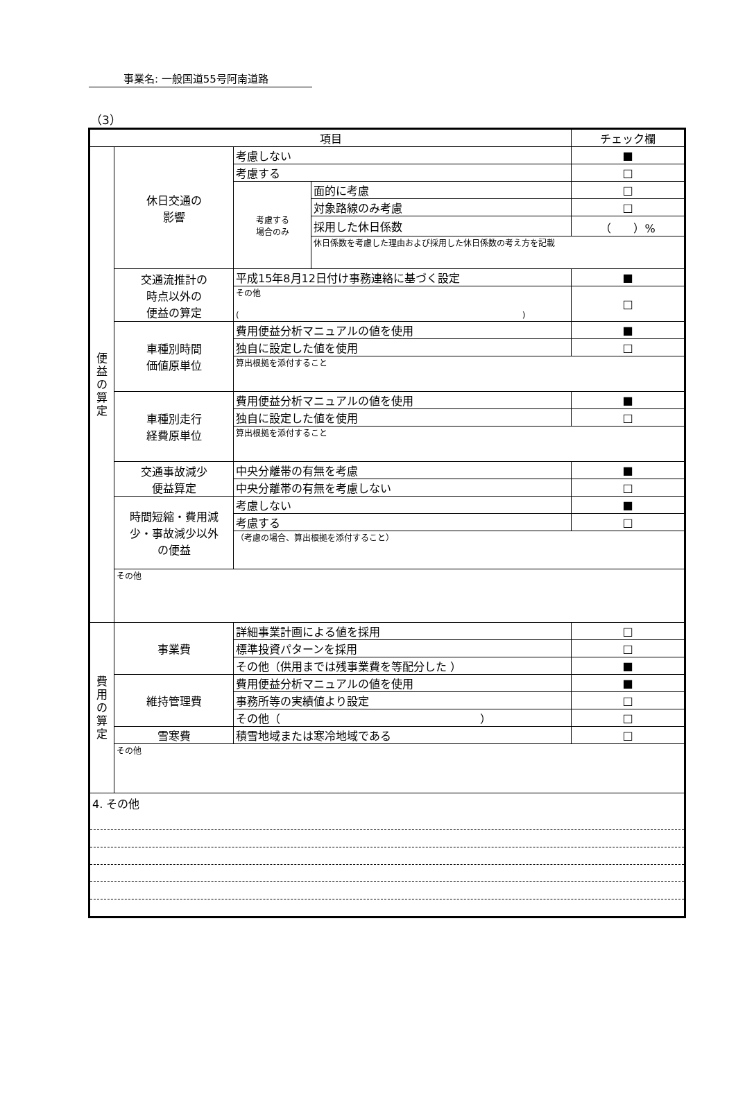事業名: 一般国道55号阿南道路
（3）
| 項目 | | | | チェック欄 |
| --- | --- | --- | --- | --- |
| 便 益 の 算 定 | 休日交通の 影響 | 考慮しない | | ■ |
| | | 考慮する | | □ |
| | | 考慮する 場合のみ | 面的に考慮 | □ |
| | | | 対象路線のみ考慮 | □ |
| | | | 採用した休日係数 | （ ）% |
| | | | 休日係数を考慮した理由および採用した休日係数の考え方を記載 | |
| | 交通流推計の 時点以外の 便益の算定 | 平成15年8月12日付け事務連絡に基づく設定 | | ■ |
| | | その他 ( ) | | □ |
| | 車種別時間 価値原単位 | 費用便益分析マニュアルの値を使用 | | ■ |
| | | 独自に設定した値を使用 | | □ |
| | | 算出根拠を添付すること | | |
| | 車種別走行 経費原単位 | 費用便益分析マニュアルの値を使用 | | ■ |
| | | 独自に設定した値を使用 | | □ |
| | | 算出根拠を添付すること | | |
| | 交通事故減少 便益算定 | 中央分離帯の有無を考慮 | | ■ |
| | | 中央分離帯の有無を考慮しない | | □ |
| | 時間短縮・費用減 少・事故減少以外 の便益 | 考慮しない | | ■ |
| | | 考慮する | | □ |
| | | （考慮の場合、算出根拠を添付すること） | | |
| | その他 | | | |
| 費 用 の 算 定 | 事業費 | 詳細事業計画による値を採用 | | □ |
| | | 標準投資パターンを採用 | | □ |
| | | その他（供用までは残事業費を等配分した ） | | ■ |
| | 維持管理費 | 費用便益分析マニュアルの値を使用 | | ■ |
| | | 事務所等の実績値より設定 | | □ |
| | | その他（ ） | | □ |
| | 雪寒費 | 積雪地域または寒冷地域である | | □ |
| | その他 | | | |
| 4. その他 | | | | |